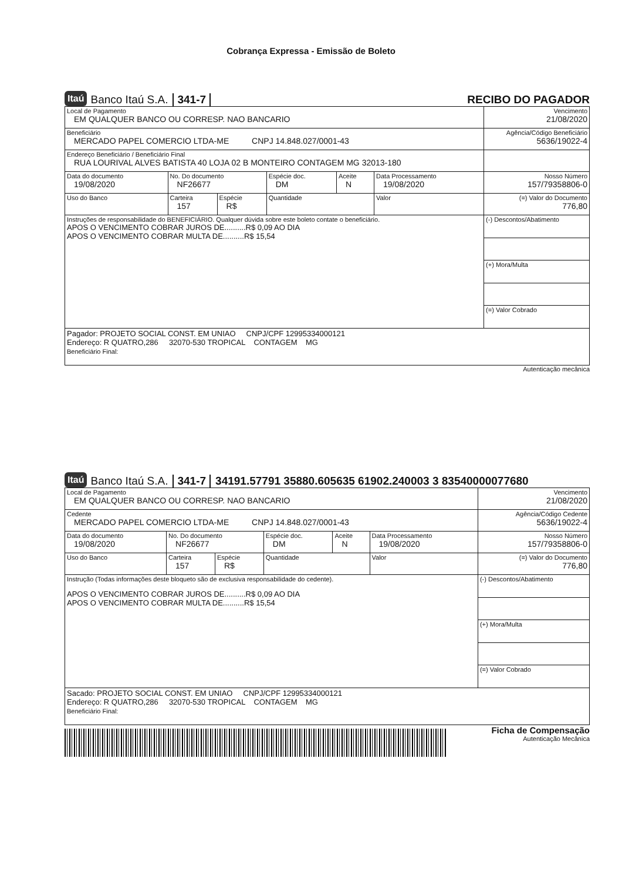Cobrança Expressa - Emissão de Boleto
Itaú Banco Itaú S.A. 341-7 RECIBO DO PAGADOR
| Local de Pagamento EM QUALQUER BANCO OU CORRESP. NAO BANCARIO | | | | | | Vencimento 21/08/2020 |
| Beneficiário MERCADO PAPEL COMERCIO LTDA-ME CNPJ 14.848.027/0001-43 | | | | | | Agência/Código Beneficiário 5636/19022-4 |
| Endereço Beneficiário / Beneficiário Final RUA LOURIVAL ALVES BATISTA 40 LOJA 02 B MONTEIRO CONTAGEM MG 32013-180 | | | | | | |
| Data do documento 19/08/2020 | No. Do documento NF26677 | | Espécie doc. DM | Aceite N | Data Processamento 19/08/2020 | Nosso Número 157/79358806-0 |
| Uso do Banco | Carteira 157 | Espécie R$ | Quantidade | | Valor | (=) Valor do Documento 776,80 |
| Instruções de responsabilidade do BENEFICIÁRIO. Qualquer dúvida sobre este boleto contate o beneficiário. APOS O VENCIMENTO COBRAR JUROS DE..........R$ 0,09 AO DIA APOS O VENCIMENTO COBRAR MULTA DE..........R$ 15,54 | | | | | | (-) Descontos/Abatimento |
| | | | | | | (+) Mora/Multa |
| | | | | | | (=) Valor Cobrado |
| Pagador: PROJETO SOCIAL CONST. EM UNIAO CNPJ/CPF 12995334000121 Endereço: R QUATRO,286 32070-530 TROPICAL CONTAGEM MG Beneficiário Final: | | | | | | |
Autenticação mecânica
Itaú Banco Itaú S.A. 341-7 34191.57791 35880.605635 61902.240003 3 83540000077680
| Local de Pagamento EM QUALQUER BANCO OU CORRESP. NAO BANCARIO | | | | | | Vencimento 21/08/2020 |
| Cedente MERCADO PAPEL COMERCIO LTDA-ME CNPJ 14.848.027/0001-43 | | | | | | Agência/Código Cedente 5636/19022-4 |
| Data do documento 19/08/2020 | No. Do documento NF26677 | | Espécie doc. DM | Aceite N | Data Processamento 19/08/2020 | Nosso Número 157/79358806-0 |
| Uso do Banco | Carteira 157 | Espécie R$ | Quantidade | | Valor | (=) Valor do Documento 776,80 |
| Instrução (Todas informações deste bloqueto são de exclusiva responsabilidade do cedente). APOS O VENCIMENTO COBRAR JUROS DE..........R$ 0,09 AO DIA APOS O VENCIMENTO COBRAR MULTA DE..........R$ 15,54 | | | | | | (-) Descontos/Abatimento |
| | | | | | | (+) Mora/Multa |
| | | | | | | (=) Valor Cobrado |
| Sacado: PROJETO SOCIAL CONST. EM UNIAO CNPJ/CPF 12995334000121 Endereço: R QUATRO,286 32070-530 TROPICAL CONTAGEM MG Beneficiário Final: | | | | | | |
Ficha de Compensação
Autenticação Mecânica